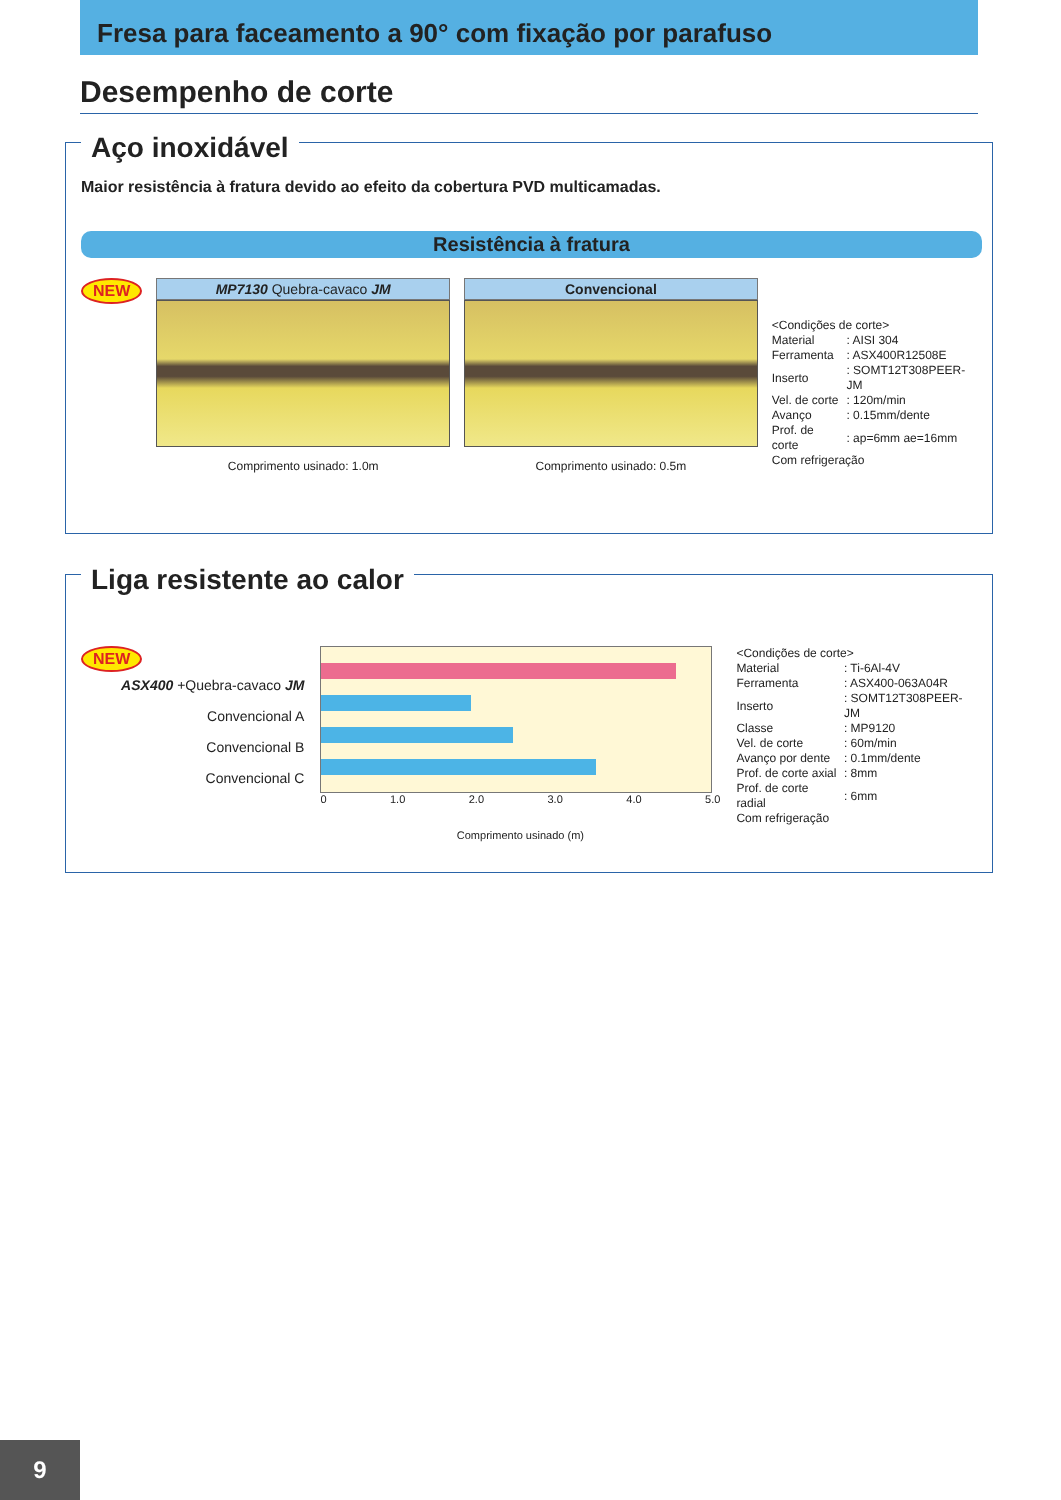Fresa para faceamento a 90° com fixação por parafuso
Desempenho de corte
Aço inoxidável
Maior resistência à fratura devido ao efeito da cobertura PVD multicamadas.
Resistência à fratura
NEW MP7130 Quebra-cavaco JM
Comprimento usinado: 1.0m
Convencional
Comprimento usinado: 0.5m
<Condições de corte>
| Material | : AISI 304 |
| Ferramenta | : ASX400R12508E |
| Inserto | : SOMT12T308PEER-JM |
| Vel. de corte | : 120m/min |
| Avanço | : 0.15mm/dente |
| Prof. de corte | : ap=6mm ae=16mm |
Com refrigeração
Liga resistente ao calor
NEW
ASX400 +Quebra-cavaco JM
Convencional A
Convencional B
Convencional C
0 1.0 2.0 3.0 4.0 5.0
Comprimento usinado (m)
<Condições de corte>
| Material | : Ti-6Al-4V |
| Ferramenta | : ASX400-063A04R |
| Inserto | : SOMT12T308PEER-JM |
| Classe | : MP9120 |
| Vel. de corte | : 60m/min |
| Avanço por dente | : 0.1mm/dente |
| Prof. de corte axial | : 8mm |
| Prof. de corte radial | : 6mm |
Com refrigeração
9